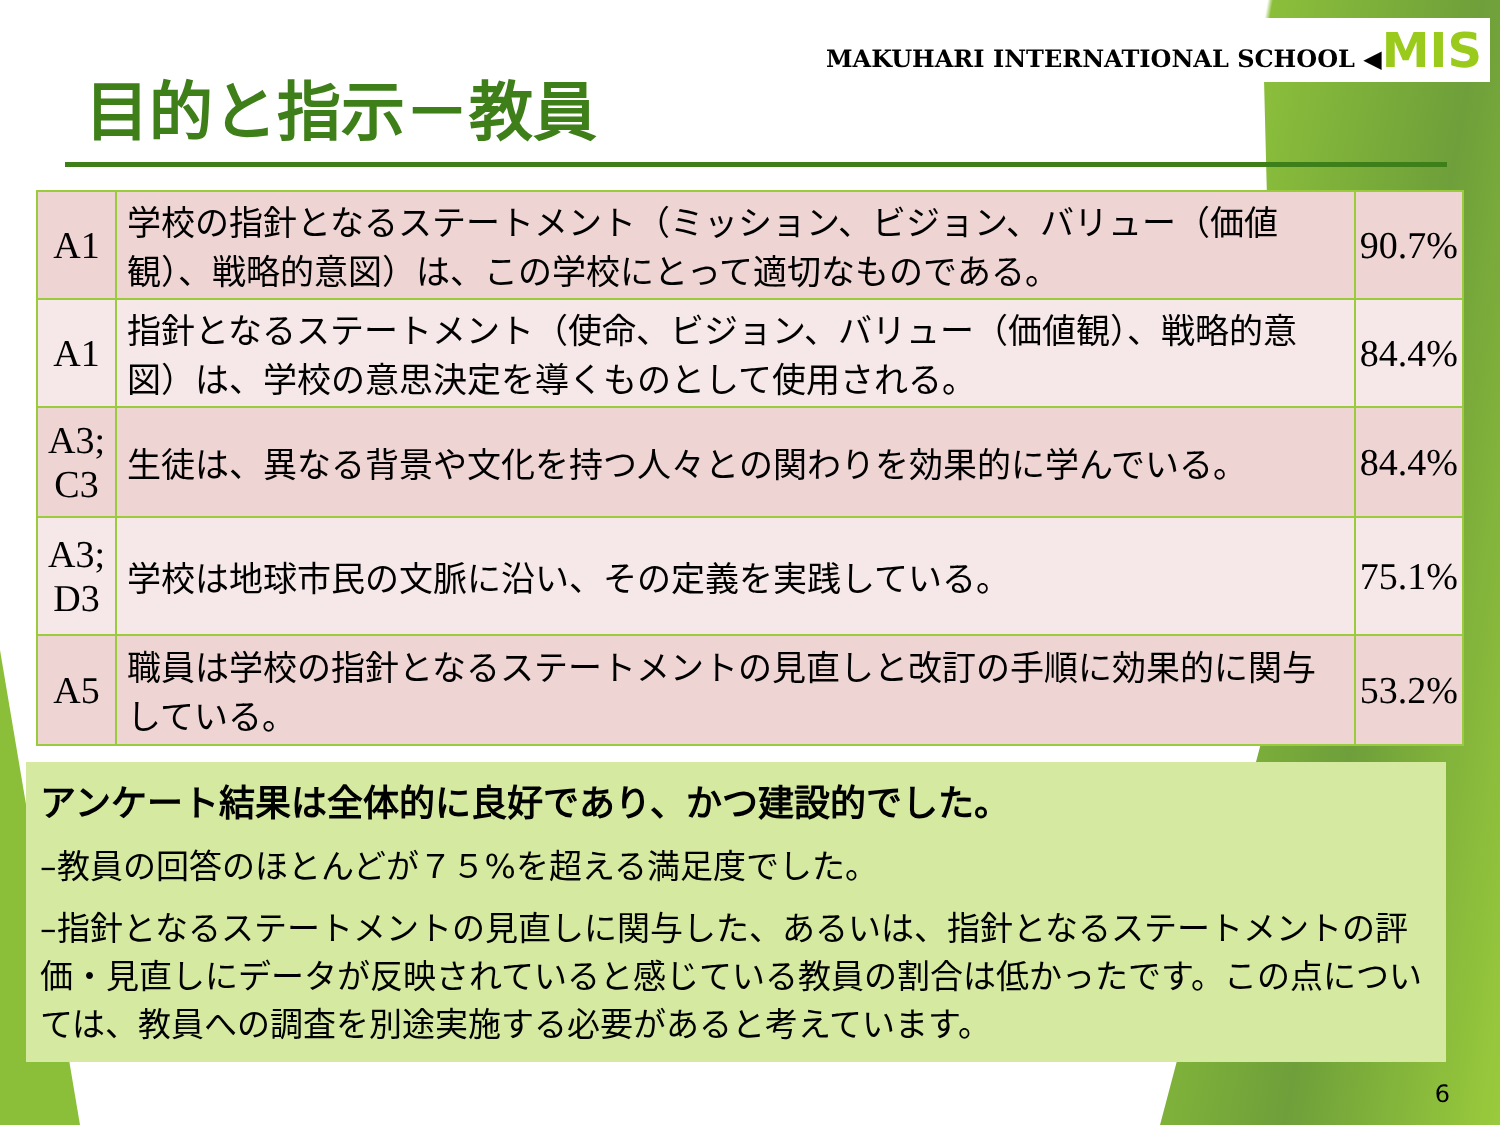MAKUHARI INTERNATIONAL SCHOOL ◀MIS
目的と指示－教員
| A1 | 学校の指針となるステートメント（ミッション、ビジョン、バリュー（価値観）、戦略的意図）は、この学校にとって適切なものである。 | 90.7% |
| A1 | 指針となるステートメント（使命、ビジョン、バリュー（価値観）、戦略的意図）は、学校の意思決定を導くものとして使用される。 | 84.4% |
| A3; C3 | 生徒は、異なる背景や文化を持つ人々との関わりを効果的に学んでいる。 | 84.4% |
| A3; D3 | 学校は地球市民の文脈に沿い、その定義を実践している。 | 75.1% |
| A5 | 職員は学校の指針となるステートメントの見直しと改訂の手順に効果的に関与している。 | 53.2% |
アンケート結果は全体的に良好であり、かつ建設的でした。
–教員の回答のほとんどが７５%を超える満足度でした。
–指針となるステートメントの見直しに関与した、あるいは、指針となるステートメントの評価・見直しにデータが反映されていると感じている教員の割合は低かったです。この点については、教員への調査を別途実施する必要があると考えています。
6